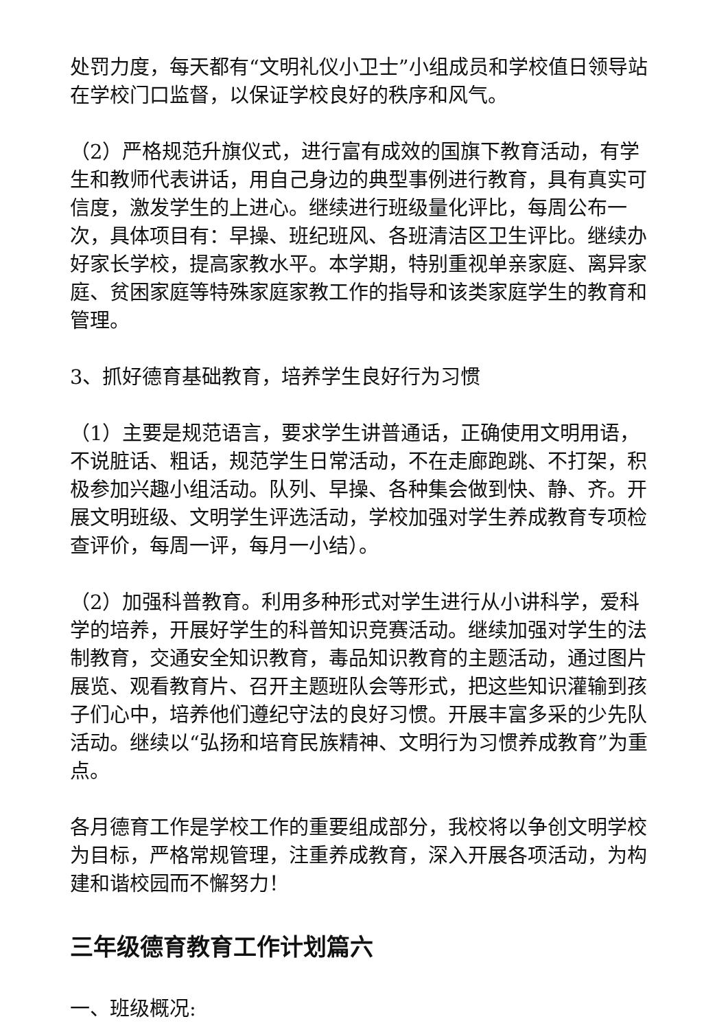处罚力度，每天都有“文明礼仪小卫士”小组成员和学校值日领导站在学校门口监督，以保证学校良好的秩序和风气。
（2）严格规范升旗仪式，进行富有成效的国旗下教育活动，有学生和教师代表讲话，用自己身边的典型事例进行教育，具有真实可信度，激发学生的上进心。继续进行班级量化评比，每周公布一次，具体项目有：早操、班纪班风、各班清洁区卫生评比。继续办好家长学校，提高家教水平。本学期，特别重视单亲家庭、离异家庭、贫困家庭等特殊家庭家教工作的指导和该类家庭学生的教育和管理。
3、抓好德育基础教育，培养学生良好行为习惯
（1）主要是规范语言，要求学生讲普通话，正确使用文明用语，不说脏话、粗话，规范学生日常活动，不在走廊跑跳、不打架，积极参加兴趣小组活动。队列、早操、各种集会做到快、静、齐。开展文明班级、文明学生评选活动，学校加强对学生养成教育专项检查评价，每周一评，每月一小结）。
（2）加强科普教育。利用多种形式对学生进行从小讲科学，爱科学的培养，开展好学生的科普知识竞赛活动。继续加强对学生的法制教育，交通安全知识教育，毒品知识教育的主题活动，通过图片展览、观看教育片、召开主题班队会等形式，把这些知识灌输到孩子们心中，培养他们遵纪守法的良好习惯。开展丰富多采的少先队活动。继续以“弘扬和培育民族精神、文明行为习惯养成教育”为重点。
各月德育工作是学校工作的重要组成部分，我校将以争创文明学校为目标，严格常规管理，注重养成教育，深入开展各项活动，为构建和谐校园而不懈努力！
三年级德育教育工作计划篇六
一、班级概况: